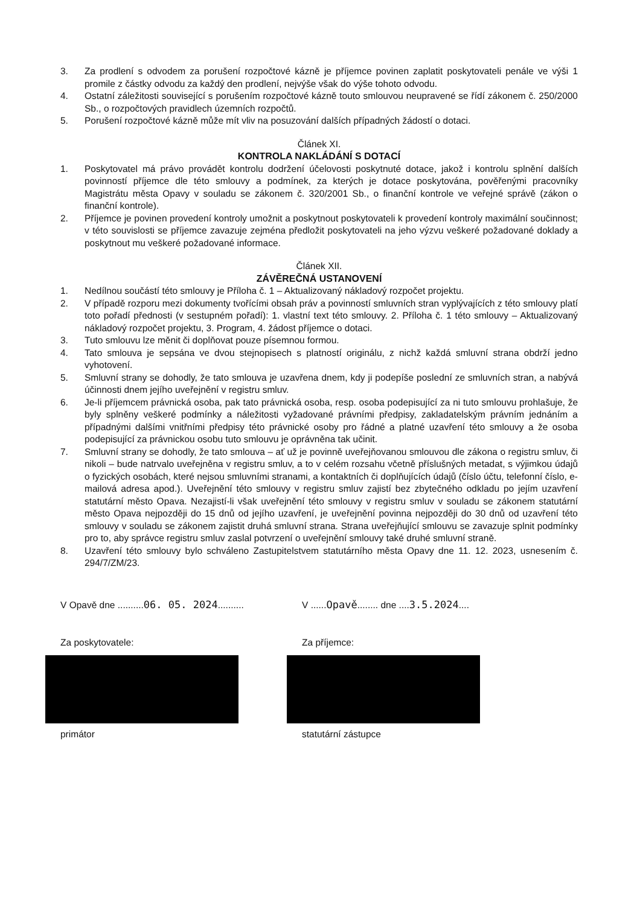3. Za prodlení s odvodem za porušení rozpočtové kázně je příjemce povinen zaplatit poskytovateli penále ve výši 1 promile z částky odvodu za každý den prodlení, nejvýše však do výše tohoto odvodu.
4. Ostatní záležitosti související s porušením rozpočtové kázně touto smlouvou neupravené se řídí zákonem č. 250/2000 Sb., o rozpočtových pravidlech územních rozpočtů.
5. Porušení rozpočtové kázně může mít vliv na posuzování dalších případných žádostí o dotaci.
Článek XI.
KONTROLA NAKLÁDÁNÍ S DOTACÍ
1. Poskytovatel má právo provádět kontrolu dodržení účelovosti poskytnuté dotace, jakož i kontrolu splnění dalších povinností příjemce dle této smlouvy a podmínek, za kterých je dotace poskytována, pověřenými pracovníky Magistrátu města Opavy v souladu se zákonem č. 320/2001 Sb., o finanční kontrole ve veřejné správě (zákon o finanční kontrole).
2. Příjemce je povinen provedení kontroly umožnit a poskytnout poskytovateli k provedení kontroly maximální součinnost; v této souvislosti se příjemce zavazuje zejména předložit poskytovateli na jeho výzvu veškeré požadované doklady a poskytnout mu veškeré požadované informace.
Článek XII.
ZÁVĚREČNÁ USTANOVENÍ
1. Nedílnou součástí této smlouvy je Příloha č. 1 – Aktualizovaný nákladový rozpočet projektu.
2. V případě rozporu mezi dokumenty tvořícími obsah práv a povinností smluvních stran vyplývajících z této smlouvy platí toto pořadí přednosti (v sestupném pořadí): 1. vlastní text této smlouvy. 2. Příloha č. 1 této smlouvy – Aktualizovaný nákladový rozpočet projektu, 3. Program, 4. žádost příjemce o dotaci.
3. Tuto smlouvu lze měnit či doplňovat pouze písemnou formou.
4. Tato smlouva je sepsána ve dvou stejnopisech s platností originálu, z nichž každá smluvní strana obdrží jedno vyhotovení.
5. Smluvní strany se dohodly, že tato smlouva je uzavřena dnem, kdy ji podepíše poslední ze smluvních stran, a nabývá účinnosti dnem jejího uveřejnění v registru smluv.
6. Je-li příjemcem právnická osoba, pak tato právnická osoba, resp. osoba podepisující za ni tuto smlouvu prohlašuje, že byly splněny veškeré podmínky a náležitosti vyžadované právními předpisy, zakladatelským právním jednáním a případnými dalšími vnitřními předpisy této právnické osoby pro řádné a platné uzavření této smlouvy a že osoba podepisující za právnickou osobu tuto smlouvu je oprávněna tak učinit.
7. Smluvní strany se dohodly, že tato smlouva – ať už je povinně uveřejňovanou smlouvou dle zákona o registru smluv, či nikoli – bude natrvalo uveřejněna v registru smluv, a to v celém rozsahu včetně příslušných metadat, s výjimkou údajů o fyzických osobách, které nejsou smluvními stranami, a kontaktních či doplňujících údajů (číslo účtu, telefonní číslo, e-mailová adresa apod.). Uveřejnění této smlouvy v registru smluv zajistí bez zbytečného odkladu po jejím uzavření statutární město Opava. Nezajistí-li však uveřejnění této smlouvy v registru smluv v souladu se zákonem statutární město Opava nejpozději do 15 dnů od jejího uzavření, je uveřejnění povinna nejpozději do 30 dnů od uzavření této smlouvy v souladu se zákonem zajistit druhá smluvní strana. Strana uveřejňující smlouvu se zavazuje splnit podmínky pro to, aby správce registru smluv zaslal potvrzení o uveřejnění smlouvy také druhé smluvní straně.
8. Uzavření této smlouvy bylo schváleno Zastupitelstvem statutárního města Opavy dne 11. 12. 2023, usnesením č. 294/7/ZM/23.
V Opavě dne ..........06. 05. 2024..........
V ......Opavě........ dne ....3.5.2024....
Za poskytovatele:
primátor
Za příjemce:
statutární zástupce